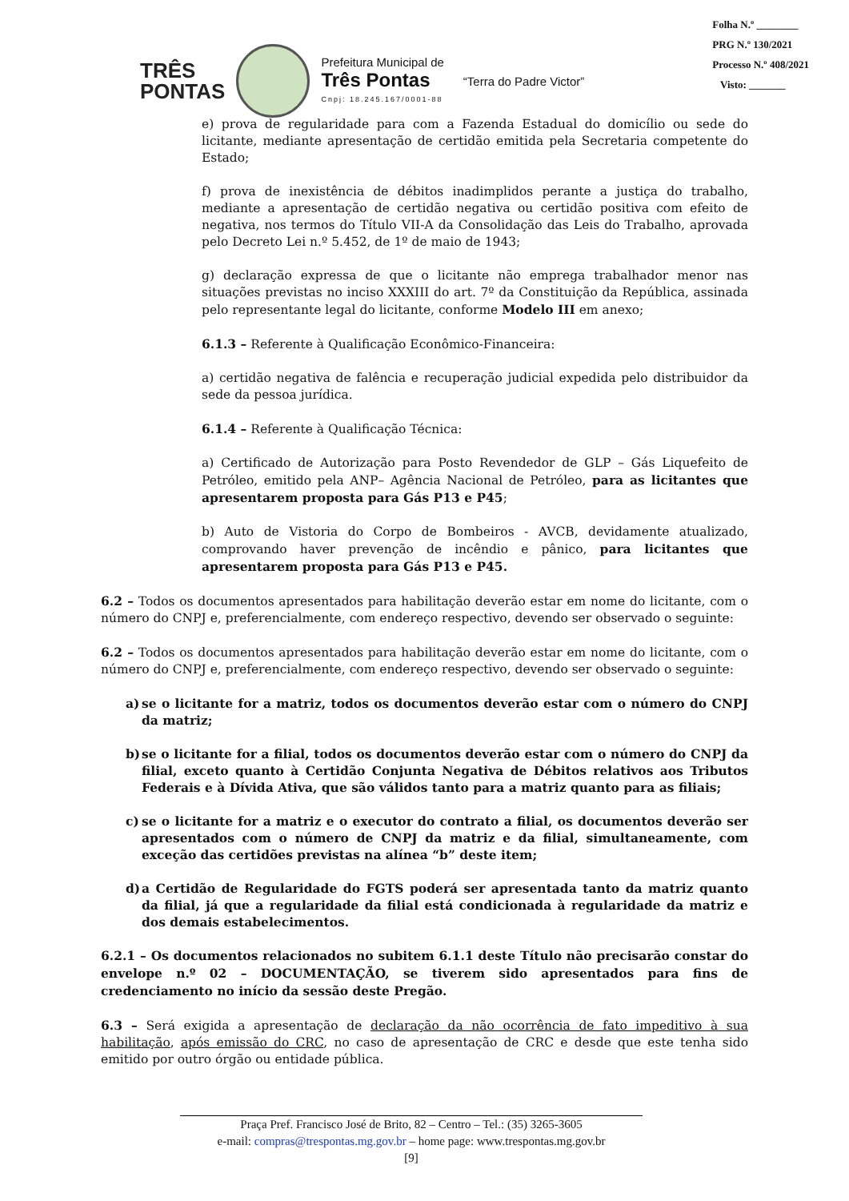Folha N.º ________
PRG N.º 130/2021
Processo N.º 408/2021
Visto: _______
TRÊS
PONTAS
Prefeitura Municipal de
Três Pontas
Cnpj: 18.245.167/0001-88
“Terra do Padre Victor”
e) prova de regularidade para com a Fazenda Estadual do domicílio ou sede do licitante, mediante apresentação de certidão emitida pela Secretaria competente do Estado;
f) prova de inexistência de débitos inadimplidos perante a justiça do trabalho, mediante a apresentação de certidão negativa ou certidão positiva com efeito de negativa, nos termos do Título VII-A da Consolidação das Leis do Trabalho, aprovada pelo Decreto Lei n.º 5.452, de 1º de maio de 1943;
g) declaração expressa de que o licitante não emprega trabalhador menor nas situações previstas no inciso XXXIII do art. 7º da Constituição da República, assinada pelo representante legal do licitante, conforme Modelo III em anexo;
6.1.3 – Referente à Qualificação Econômico-Financeira:
a) certidão negativa de falência e recuperação judicial expedida pelo distribuidor da sede da pessoa jurídica.
6.1.4 – Referente à Qualificação Técnica:
a) Certificado de Autorização para Posto Revendedor de GLP – Gás Liquefeito de Petróleo, emitido pela ANP– Agência Nacional de Petróleo, para as licitantes que apresentarem proposta para Gás P13 e P45;
b) Auto de Vistoria do Corpo de Bombeiros - AVCB, devidamente atualizado, comprovando haver prevenção de incêndio e pânico, para licitantes que apresentarem proposta para Gás P13 e P45.
6.2 – Todos os documentos apresentados para habilitação deverão estar em nome do licitante, com o número do CNPJ e, preferencialmente, com endereço respectivo, devendo ser observado o seguinte:
6.2 – Todos os documentos apresentados para habilitação deverão estar em nome do licitante, com o número do CNPJ e, preferencialmente, com endereço respectivo, devendo ser observado o seguinte:
a) se o licitante for a matriz, todos os documentos deverão estar com o número do CNPJ da matriz;
b) se o licitante for a filial, todos os documentos deverão estar com o número do CNPJ da filial, exceto quanto à Certidão Conjunta Negativa de Débitos relativos aos Tributos Federais e à Dívida Ativa, que são válidos tanto para a matriz quanto para as filiais;
c) se o licitante for a matriz e o executor do contrato a filial, os documentos deverão ser apresentados com o número de CNPJ da matriz e da filial, simultaneamente, com exceção das certidões previstas na alínea “b” deste item;
d) a Certidão de Regularidade do FGTS poderá ser apresentada tanto da matriz quanto da filial, já que a regularidade da filial está condicionada à regularidade da matriz e dos demais estabelecimentos.
6.2.1 – Os documentos relacionados no subitem 6.1.1 deste Título não precisarão constar do envelope n.º 02 – DOCUMENTAÇÃO, se tiverem sido apresentados para fins de credenciamento no início da sessão deste Pregão.
6.3 – Será exigida a apresentação de declaração da não ocorrência de fato impeditivo à sua habilitação, após emissão do CRC, no caso de apresentação de CRC e desde que este tenha sido emitido por outro órgão ou entidade pública.
Praça Pref. Francisco José de Brito, 82 – Centro – Tel.: (35) 3265-3605
e-mail: compras@trespontas.mg.gov.br – home page: www.trespontas.mg.gov.br
[9]